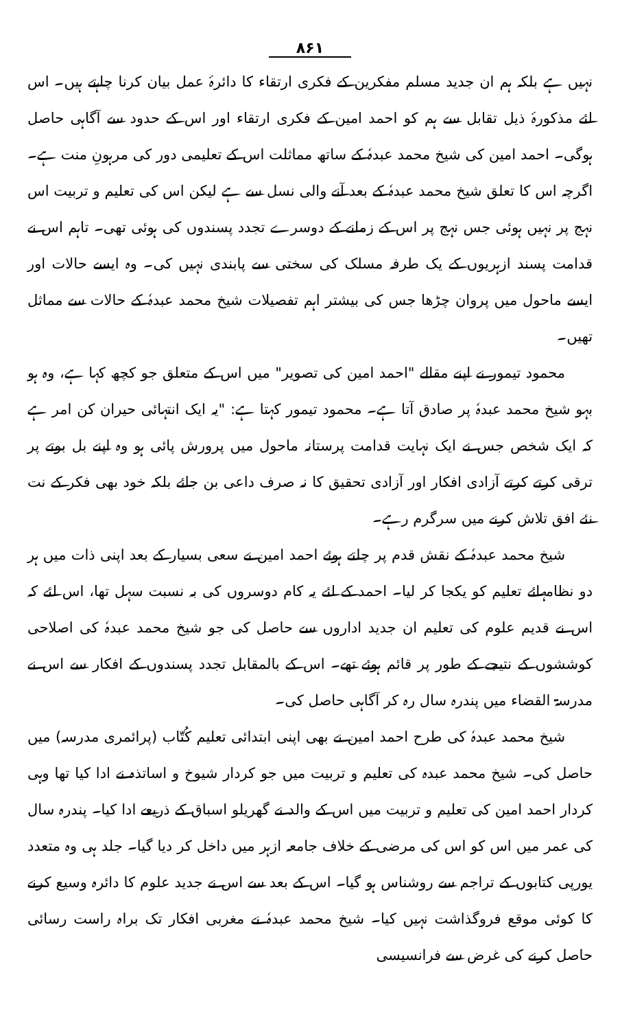۸۶۱
نہیں ہے بلکہ ہم ان جدید مسلم مفکرین کے فکری ارتقاء کا دائرۂ عمل بیان کرنا چاہتے ہیں۔ اس لئے مذکورۂ ذیل تقابل سے ہم کو احمد امین کے فکری ارتقاء اور اس کے حدود سے آگاہی حاصل ہوگی۔ احمد امین کی شیخ محمد عبدہٗ کے ساتھ مماثلت اس کے تعلیمی دور کی مرہونِ منت ہے۔ اگرچہ اس کا تعلق شیخ محمد عبدہٗ کے بعد آنے والی نسل سے ہے لیکن اس کی تعلیم و تربیت اس نہج پر نہیں ہوئی جس نہج پر اس کے زمانے کے دوسرے تجدد پسندوں کی ہوئی تھی۔ تاہم اس نے قدامت پسند ازہریوں کے یک طرفہ مسلک کی سختی سے پابندی نہیں کی۔ وہ ایسے حالات اور ایسے ماحول میں پروان چڑھا جس کی بیشتر اہم تفصیلات شیخ محمد عبدہٗ کے حالات سے مماثل تھیں۔
محمود تیمور نے اپنے مقالے "احمد امین کی تصویر" میں اس کے متعلق جو کچھ کہا ہے، وہ ہو بہو شیخ محمد عبدہٗ پر صادق آتا ہے۔ محمود تیمور کہتا ہے: "یہ ایک انتہائی حیران کن امر ہے کہ ایک شخص جس نے ایک نہایت قدامت پرستانہ ماحول میں پرورش پائی ہو وہ اپنے بل بوتے پر ترقی کرتے کرتے آزادی افکار اور آزادی تحقیق کا نہ صرف داعی بن جائے بلکہ خود بھی فکر کے نت نئے افق تلاش کرنے میں سرگرم رہے۔
شیخ محمد عبدہٗ کے نقش قدم پر چلتے ہوئے احمد امین نے سعی بسیار کے بعد اپنی ذات میں ہر دو نظامہائے تعلیم کو یکجا کر لیا۔ احمد کے لئے یہ کام دوسروں کی بہ نسبت سہل تھا، اس لئے کہ اس نے قدیم علوم کی تعلیم ان جدید اداروں سے حاصل کی جو شیخ محمد عبدہٗ کی اصلاحی کوششوں کے نتیجے کے طور پر قائم ہوئے تھے۔ اس کے بالمقابل تجدد پسندوں کے افکار سے اس نے مدرسۃ القضاء میں پندرہ سال رہ کر آگاہی حاصل کی۔
شیخ محمد عبدہٗ کی طرح احمد امین نے بھی اپنی ابتدائی تعلیم کُتّاب (پرائمری مدرسہ) میں حاصل کی۔ شیخ محمد عبدہ کی تعلیم و تربیت میں جو کردار شیوخ و اساتذہ نے ادا کیا تھا وہی کردار احمد امین کی تعلیم و تربیت میں اس کے والد نے گھریلو اسباق کے ذریعے ادا کیا۔ پندرہ سال کی عمر میں اس کو اس کی مرضی کے خلاف جامعہ ازہر میں داخل کر دیا گیا۔ جلد ہی وہ متعدد یورپی کتابوں کے تراجم سے روشناس ہو گیا۔ اس کے بعد سے اس نے جدید علوم کا دائرہ وسیع کرنے کا کوئی موقع فروگذاشت نہیں کیا۔ شیخ محمد عبدہٗ نے مغربی افکار تک براہ راست رسائی حاصل کرنے کی غرض سے فرانسیسی